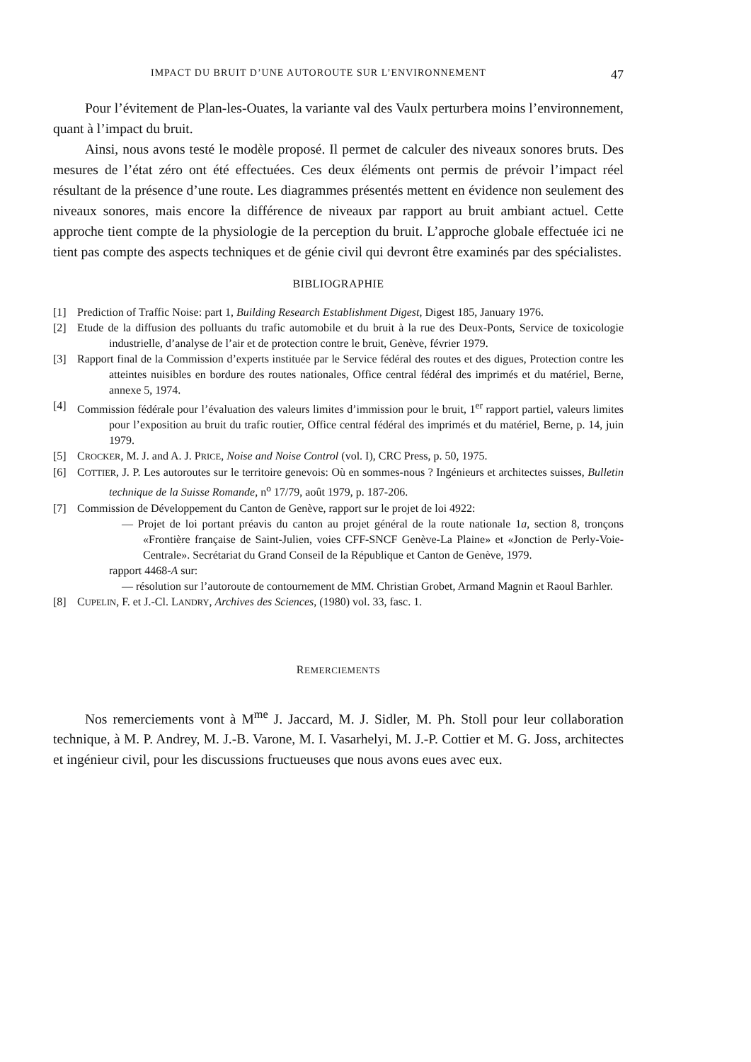IMPACT DU BRUIT D’UNE AUTOROUTE SUR L’ENVIRONNEMENT 47
Pour l’évitement de Plan-les-Ouates, la variante val des Vaulx perturbera moins l’environnement, quant à l’impact du bruit.
Ainsi, nous avons testé le modèle proposé. Il permet de calculer des niveaux sonores bruts. Des mesures de l’état zéro ont été effectuées. Ces deux éléments ont permis de prévoir l’impact réel résultant de la présence d’une route. Les diagrammes présentés mettent en évidence non seulement des niveaux sonores, mais encore la différence de niveaux par rapport au bruit ambiant actuel. Cette approche tient compte de la physiologie de la perception du bruit. L’approche globale effectuée ici ne tient pas compte des aspects techniques et de génie civil qui devront être examinés par des spécialistes.
BIBLIOGRAPHIE
[1] Prediction of Traffic Noise: part 1, Building Research Establishment Digest, Digest 185, January 1976.
[2] Etude de la diffusion des polluants du trafic automobile et du bruit à la rue des Deux-Ponts, Service de toxicologie industrielle, d’analyse de l’air et de protection contre le bruit, Genève, février 1979.
[3] Rapport final de la Commission d’experts instituée par le Service fédéral des routes et des digues, Protection contre les atteintes nuisibles en bordure des routes nationales, Office central fédéral des imprimés et du matériel, Berne, annexe 5, 1974.
[4] Commission fédérale pour l’évaluation des valeurs limites d’immission pour le bruit, 1<sup>er</sup> rapport partiel, valeurs limites pour l’exposition au bruit du trafic routier, Office central fédéral des imprimés et du matériel, Berne, p. 14, juin 1979.
[5] CROCKER, M. J. and A. J. PRICE, Noise and Noise Control (vol. I), CRC Press, p. 50, 1975.
[6] COTTIER, J. P. Les autoroutes sur le territoire genevois: Où en sommes-nous ? Ingénieurs et architectes suisses, Bulletin technique de la Suisse Romande, n<sup>o</sup> 17/79, août 1979, p. 187-206.
[7] Commission de Développement du Canton de Genève, rapport sur le projet de loi 4922:
— Projet de loi portant préavis du canton au projet général de la route nationale 1a, section 8, tronçons «Frontière française de Saint-Julien, voies CFF-SNCF Genève-La Plaine» et «Jonction de Perly-Voie-Centrale». Secrétariat du Grand Conseil de la République et Canton de Genève, 1979.
rapport 4468-A sur:
— résolution sur l’autoroute de contournement de MM. Christian Grobet, Armand Magnin et Raoul Barhler.
[8] CUPELIN, F. et J.-Cl. LANDRY, Archives des Sciences, (1980) vol. 33, fasc. 1.
REMERCIEMENTS
Nos remerciements vont à M<sup>me</sup> J. Jaccard, M. J. Sidler, M. Ph. Stoll pour leur collaboration technique, à M. P. Andrey, M. J.-B. Varone, M. I. Vasarhelyi, M. J.-P. Cottier et M. G. Joss, architectes et ingénieur civil, pour les discussions fructueuses que nous avons eues avec eux.